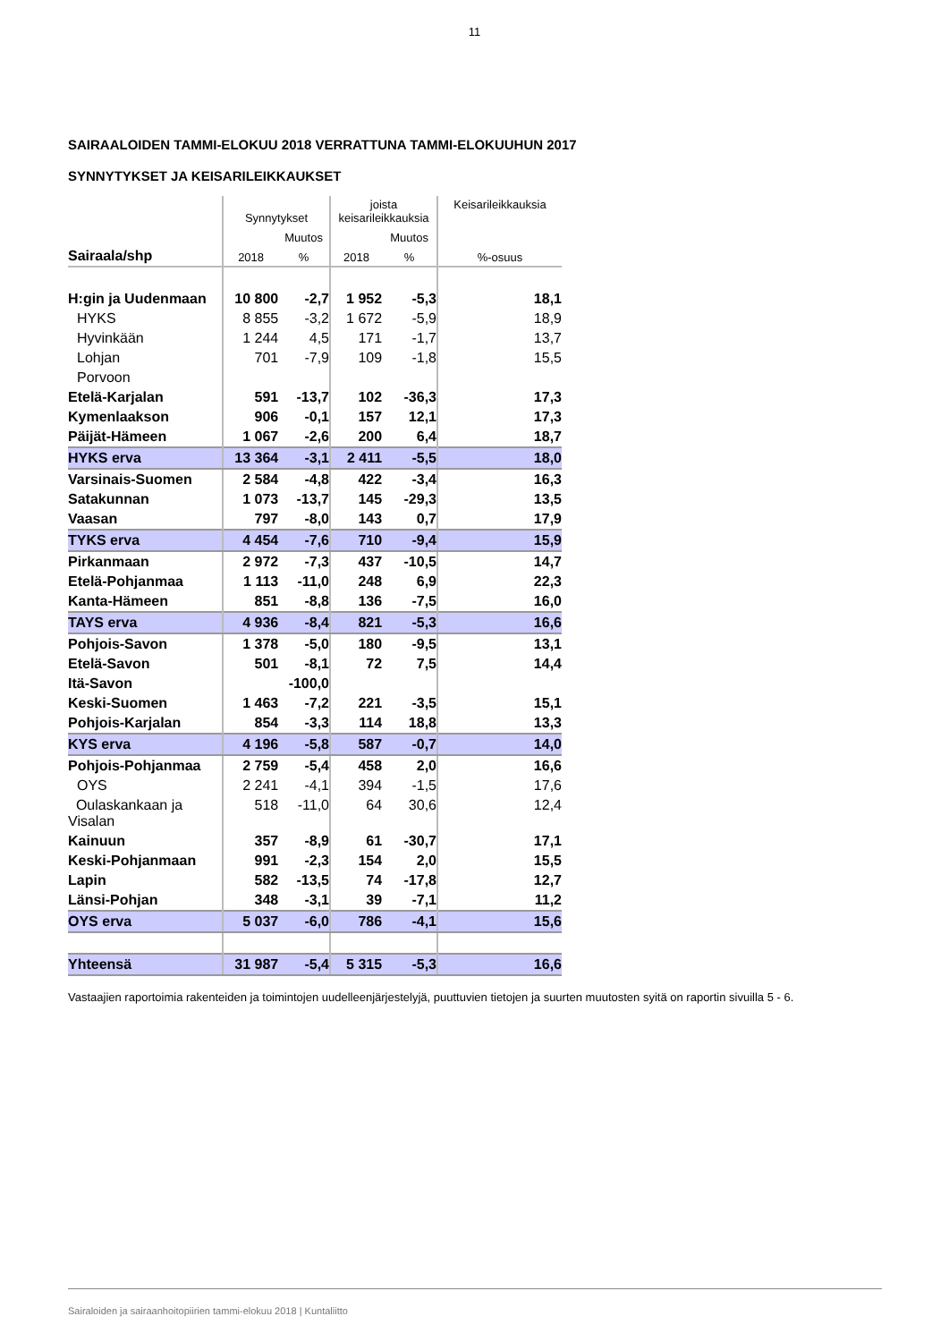11
SAIRAALOIDEN TAMMI-ELOKUU 2018 VERRATTUNA TAMMI-ELOKUUHUN 2017
SYNNYTYKSET JA KEISARILEIKKAUKSET
| | Synnytykset | | joista keisarileikkauksia | | Keisarileikkauksia |
| --- | --- | --- | --- | --- | --- |
| | | Muutos | | Muutos | |
| Sairaala/shp | 2018 | % | 2018 | % | %-osuus |
| H:gin ja Uudenmaan | 10 800 | -2,7 | 1 952 | -5,3 | 18,1 |
| HYKS | 8 855 | -3,2 | 1 672 | -5,9 | 18,9 |
| Hyvinkään | 1 244 | 4,5 | 171 | -1,7 | 13,7 |
| Lohjan | 701 | -7,9 | 109 | -1,8 | 15,5 |
| Porvoon | | | | | |
| Etelä-Karjalan | 591 | -13,7 | 102 | -36,3 | 17,3 |
| Kymenlaakson | 906 | -0,1 | 157 | 12,1 | 17,3 |
| Päijät-Hämeen | 1 067 | -2,6 | 200 | 6,4 | 18,7 |
| HYKS erva | 13 364 | -3,1 | 2 411 | -5,5 | 18,0 |
| Varsinais-Suomen | 2 584 | -4,8 | 422 | -3,4 | 16,3 |
| Satakunnan | 1 073 | -13,7 | 145 | -29,3 | 13,5 |
| Vaasan | 797 | -8,0 | 143 | 0,7 | 17,9 |
| TYKS erva | 4 454 | -7,6 | 710 | -9,4 | 15,9 |
| Pirkanmaan | 2 972 | -7,3 | 437 | -10,5 | 14,7 |
| Etelä-Pohjanmaa | 1 113 | -11,0 | 248 | 6,9 | 22,3 |
| Kanta-Hämeen | 851 | -8,8 | 136 | -7,5 | 16,0 |
| TAYS erva | 4 936 | -8,4 | 821 | -5,3 | 16,6 |
| Pohjois-Savon | 1 378 | -5,0 | 180 | -9,5 | 13,1 |
| Etelä-Savon | 501 | -8,1 | 72 | 7,5 | 14,4 |
| Itä-Savon | | -100,0 | | | |
| Keski-Suomen | 1 463 | -7,2 | 221 | -3,5 | 15,1 |
| Pohjois-Karjalan | 854 | -3,3 | 114 | 18,8 | 13,3 |
| KYS erva | 4 196 | -5,8 | 587 | -0,7 | 14,0 |
| Pohjois-Pohjanmaa | 2 759 | -5,4 | 458 | 2,0 | 16,6 |
| OYS | 2 241 | -4,1 | 394 | -1,5 | 17,6 |
| Oulaskankaan ja Visalan | 518 | -11,0 | 64 | 30,6 | 12,4 |
| Kainuun | 357 | -8,9 | 61 | -30,7 | 17,1 |
| Keski-Pohjanmaan | 991 | -2,3 | 154 | 2,0 | 15,5 |
| Lapin | 582 | -13,5 | 74 | -17,8 | 12,7 |
| Länsi-Pohjan | 348 | -3,1 | 39 | -7,1 | 11,2 |
| OYS erva | 5 037 | -6,0 | 786 | -4,1 | 15,6 |
| Yhteensä | 31 987 | -5,4 | 5 315 | -5,3 | 16,6 |
Vastaajien raportoimia rakenteiden ja toimintojen uudelleenjärjestelyjä, puuttuvien tietojen ja suurten muutosten syitä on raportin sivuilla 5 - 6.
Sairaloiden ja sairaanhoitopiirien tammi-elokuu 2018 | Kuntaliitto